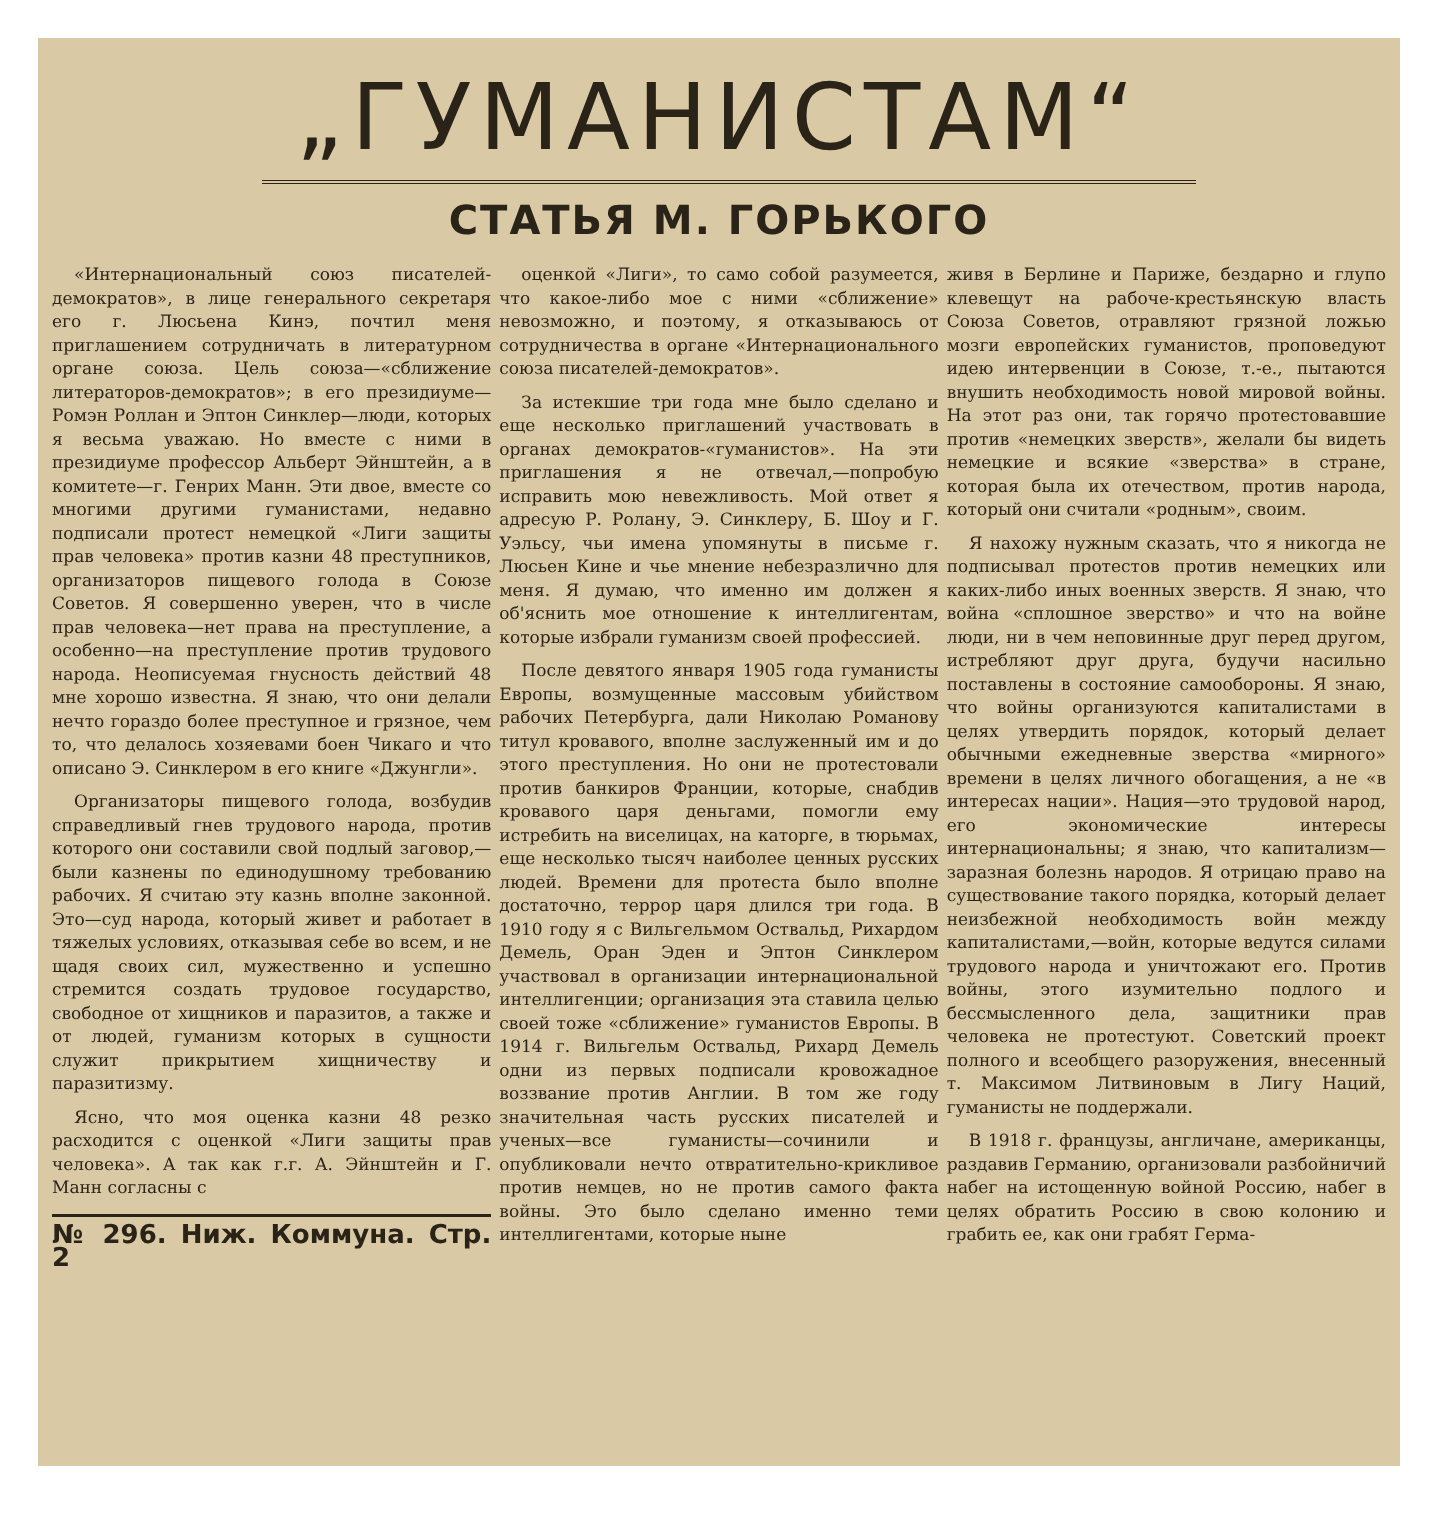„ГУМАНИСТАМ“
СТАТЬЯ М. ГОРЬКОГО
«Интернациональный союз писателей-демократов», в лице генерального секретаря его г. Люсьена Кинэ, почтил меня приглашением сотрудничать в литературном органе союза. Цель союза—«сближение литераторов-демократов»; в его президиуме—Ромэн Роллан и Эптон Синклер—люди, которых я весьма уважаю. Но вместе с ними в президиуме профессор Альберт Эйнштейн, а в комитете—г. Генрих Манн. Эти двое, вместе со многими другими гуманистами, недавно подписали протест немецкой «Лиги защиты прав человека» против казни 48 преступников, организаторов пищевого голода в Союзе Советов. Я совершенно уверен, что в числе прав человека—нет права на преступление, а особенно—на преступление против трудового народа. Неописуемая гнусность действий 48 мне хорошо известна. Я знаю, что они делали нечто гораздо более преступное и грязное, чем то, что делалось хозяевами боен Чикаго и что описано Э. Синклером в его книге «Джунгли».
Организаторы пищевого голода, возбудив справедливый гнев трудового народа, против которого они составили свой подлый заговор,—были казнены по единодушному требованию рабочих. Я считаю эту казнь вполне законной. Это—суд народа, который живет и работает в тяжелых условиях, отказывая себе во всем, и не щадя своих сил, мужественно и успешно стремится создать трудовое государство, свободное от хищников и паразитов, а также и от людей, гуманизм которых в сущности служит прикрытием хищничеству и паразитизму.
Ясно, что моя оценка казни 48 резко расходится с оценкой «Лиги защиты прав человека». А так как г.г. А. Эйнштейн и Г. Манн согласны с
№ 296. Ниж. Коммуна. Стр. 2
оценкой «Лиги», то само собой разумеется, что какое-либо мое с ними «сближение» невозможно, и поэтому, я отказываюсь от сотрудничества в органе «Интернационального союза писателей-демократов».
За истекшие три года мне было сделано и еще несколько приглашений участвовать в органах демократов-«гуманистов». На эти приглашения я не отвечал,—попробую исправить мою невежливость. Мой ответ я адресую Р. Ролану, Э. Синклеру, Б. Шоу и Г. Уэльсу, чьи имена упомянуты в письме г. Люсьен Кине и чье мнение небезразлично для меня. Я думаю, что именно им должен я об'яснить мое отношение к интеллигентам, которые избрали гуманизм своей профессией.
После девятого января 1905 года гуманисты Европы, возмущенные массовым убийством рабочих Петербурга, дали Николаю Романову титул кровавого, вполне заслуженный им и до этого преступления. Но они не протестовали против банкиров Франции, которые, снабдив кровавого царя деньгами, помогли ему истребить на виселицах, на каторге, в тюрьмах, еще несколько тысяч наиболее ценных русских людей. Времени для протеста было вполне достаточно, террор царя длился три года. В 1910 году я с Вильгельмом Оствальд, Рихардом Демель, Оран Эден и Эптон Синклером участвовал в организации интернациональной интеллигенции; организация эта ставила целью своей тоже «сближение» гуманистов Европы. В 1914 г. Вильгельм Оствальд, Рихард Демель одни из первых подписали кровожадное воззвание против Англии. В том же году значительная часть русских писателей и ученых—все гуманисты—сочинили и опубликовали нечто отвратительно-крикливое против немцев, но не против самого факта войны. Это было сделано именно теми интеллигентами, которые ныне
живя в Берлине и Париже, бездарно и глупо клевещут на рабоче-крестьянскую власть Союза Советов, отравляют грязной ложью мозги европейских гуманистов, проповедуют идею интервенции в Союзе, т.-е., пытаются внушить необходимость новой мировой войны. На этот раз они, так горячо протестовавшие против «немецких зверств», желали бы видеть немецкие и всякие «зверства» в стране, которая была их отечеством, против народа, который они считали «родным», своим.
Я нахожу нужным сказать, что я никогда не подписывал протестов против немецких или каких-либо иных военных зверств. Я знаю, что война «сплошное зверство» и что на войне люди, ни в чем неповинные друг перед другом, истребляют друг друга, будучи насильно поставлены в состояние самообороны. Я знаю, что войны организуются капиталистами в целях утвердить порядок, который делает обычными ежедневные зверства «мирного» времени в целях личного обогащения, а не «в интересах нации». Нация—это трудовой народ, его экономические интересы интернациональны; я знаю, что капитализм—заразная болезнь народов. Я отрицаю право на существование такого порядка, который делает неизбежной необходимость войн между капиталистами,—войн, которые ведутся силами трудового народа и уничтожают его. Против войны, этого изумительно подлого и бессмысленного дела, защитники прав человека не протестуют. Советский проект полного и всеобщего разоружения, внесенный т. Максимом Литвиновым в Лигу Наций, гуманисты не поддержали.
В 1918 г. французы, англичане, американцы, раздавив Германию, организовали разбойничий набег на истощенную войной Россию, набег в целях обратить Россию в свою колонию и грабить ее, как они грабят Герма-